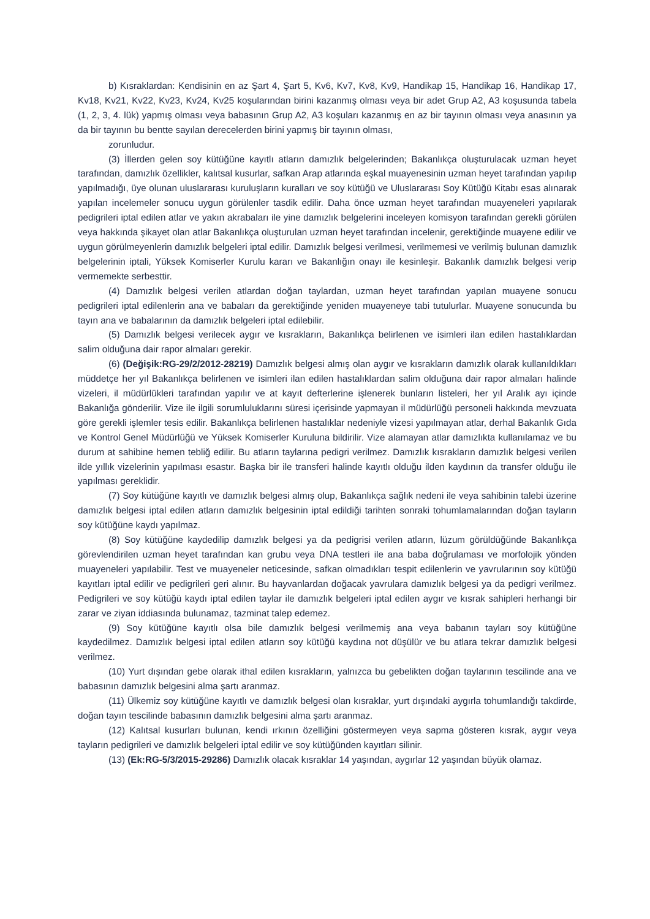b) Kısraklardan: Kendisinin en az Şart 4, Şart 5, Kv6, Kv7, Kv8, Kv9, Handikap 15, Handikap 16, Handikap 17, Kv18, Kv21, Kv22, Kv23, Kv24, Kv25 koşularından birini kazanmış olması veya bir adet Grup A2, A3 koşusunda tabela (1, 2, 3, 4. lük) yapmış olması veya babasının Grup A2, A3 koşuları kazanmış en az bir tayının olması veya anasının ya da bir tayının bu bentte sayılan derecelerden birini yapmış bir tayının olması,
zorunludur.
(3) İllerden gelen soy kütüğüne kayıtlı atların damızlık belgelerinden; Bakanlıkça oluşturulacak uzman heyet tarafından, damızlık özellikler, kalıtsal kusurlar, safkan Arap atlarında eşkal muayenesinin uzman heyet tarafından yapılıp yapılmadığı, üye olunan uluslararası kuruluşların kuralları ve soy kütüğü ve Uluslararası Soy Kütüğü Kitabı esas alınarak yapılan incelemeler sonucu uygun görülenler tasdik edilir. Daha önce uzman heyet tarafından muayeneleri yapılarak pedigrileri iptal edilen atlar ve yakın akrabaları ile yine damızlık belgelerini inceleyen komisyon tarafından gerekli görülen veya hakkında şikayet olan atlar Bakanlıkça oluşturulan uzman heyet tarafından incelenir, gerektiğinde muayene edilir ve uygun görülmeyenlerin damızlık belgeleri iptal edilir. Damızlık belgesi verilmesi, verilmemesi ve verilmiş bulunan damızlık belgelerinin iptali, Yüksek Komiserler Kurulu kararı ve Bakanlığın onayı ile kesinleşir. Bakanlık damızlık belgesi verip vermemekte serbesttir.
(4) Damızlık belgesi verilen atlardan doğan taylardan, uzman heyet tarafından yapılan muayene sonucu pedigrileri iptal edilenlerin ana ve babaları da gerektiğinde yeniden muayeneye tabi tutulurlar. Muayene sonucunda bu tayın ana ve babalarının da damızlık belgeleri iptal edilebilir.
(5) Damızlık belgesi verilecek aygır ve kısrakların, Bakanlıkça belirlenen ve isimleri ilan edilen hastalıklardan salim olduğuna dair rapor almaları gerekir.
(6) (Değişik:RG-29/2/2012-28219) Damızlık belgesi almış olan aygır ve kısrakların damızlık olarak kullanıldıkları müddetçe her yıl Bakanlıkça belirlenen ve isimleri ilan edilen hastalıklardan salim olduğuna dair rapor almaları halinde vizeleri, il müdürlükleri tarafından yapılır ve at kayıt defterlerine işlenerek bunların listeleri, her yıl Aralık ayı içinde Bakanlığa gönderilir. Vize ile ilgili sorumluluklarını süresi içerisinde yapmayan il müdürlüğü personeli hakkında mevzuata göre gerekli işlemler tesis edilir. Bakanlıkça belirlenen hastalıklar nedeniyle vizesi yapılmayan atlar, derhal Bakanlık Gıda ve Kontrol Genel Müdürlüğü ve Yüksek Komiserler Kuruluna bildirilir. Vize alamayan atlar damızlıkta kullanılamaz ve bu durum at sahibine hemen tebliğ edilir. Bu atların taylarına pedigri verilmez. Damızlık kısrakların damızlık belgesi verilen ilde yıllık vizelerinin yapılması esastır. Başka bir ile transferi halinde kayıtlı olduğu ilden kaydının da transfer olduğu ile yapılması gereklidir.
(7) Soy kütüğüne kayıtlı ve damızlık belgesi almış olup, Bakanlıkça sağlık nedeni ile veya sahibinin talebi üzerine damızlık belgesi iptal edilen atların damızlık belgesinin iptal edildiği tarihten sonraki tohumlamalarından doğan tayların soy kütüğüne kaydı yapılmaz.
(8) Soy kütüğüne kaydedilip damızlık belgesi ya da pedigrisi verilen atların, lüzum görüldüğünde Bakanlıkça görevlendirilen uzman heyet tarafından kan grubu veya DNA testleri ile ana baba doğrulaması ve morfolojik yönden muayeneleri yapılabilir. Test ve muayeneler neticesinde, safkan olmadıkları tespit edilenlerin ve yavrularının soy kütüğü kayıtları iptal edilir ve pedigrileri geri alınır. Bu hayvanlardan doğacak yavrulara damızlık belgesi ya da pedigri verilmez. Pedigrileri ve soy kütüğü kaydı iptal edilen taylar ile damızlık belgeleri iptal edilen aygır ve kısrak sahipleri herhangi bir zarar ve ziyan iddiasında bulunamaz, tazminat talep edemez.
(9) Soy kütüğüne kayıtlı olsa bile damızlık belgesi verilmemiş ana veya babanın tayları soy kütüğüne kaydedilmez. Damızlık belgesi iptal edilen atların soy kütüğü kaydına not düşülür ve bu atlara tekrar damızlık belgesi verilmez.
(10) Yurt dışından gebe olarak ithal edilen kısrakların, yalnızca bu gebelikten doğan taylarının tescilinde ana ve babasının damızlık belgesini alma şartı aranmaz.
(11) Ülkemiz soy kütüğüne kayıtlı ve damızlık belgesi olan kısraklar, yurt dışındaki aygırla tohumlandığı takdirde, doğan tayın tescilinde babasının damızlık belgesini alma şartı aranmaz.
(12) Kalıtsal kusurları bulunan, kendi ırkının özelliğini göstermeyen veya sapma gösteren kısrak, aygır veya tayların pedigrileri ve damızlık belgeleri iptal edilir ve soy kütüğünden kayıtları silinir.
(13) (Ek:RG-5/3/2015-29286) Damızlık olacak kısraklar 14 yaşından, aygırlar 12 yaşından büyük olamaz.